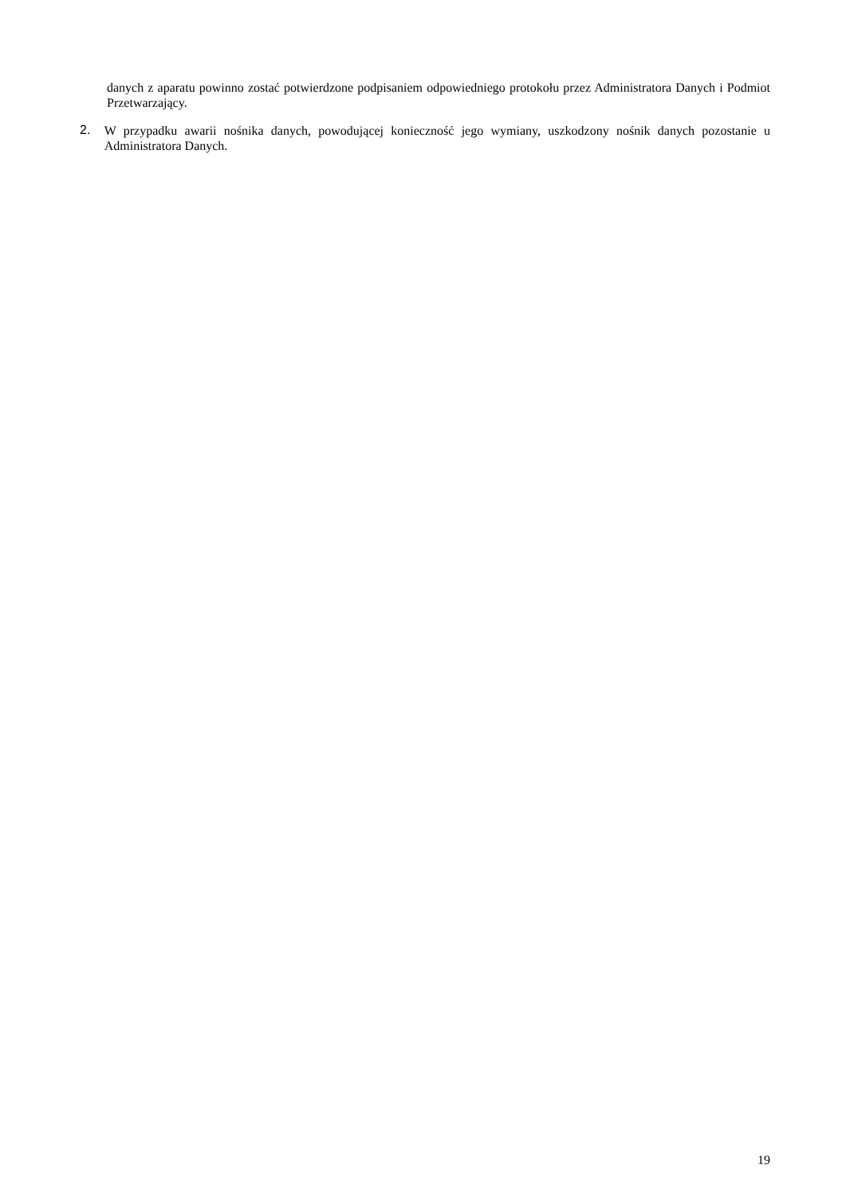danych z aparatu powinno zostać potwierdzone podpisaniem odpowiedniego protokołu przez Administratora Danych i Podmiot Przetwarzający.
2.
W przypadku awarii nośnika danych, powodującej konieczność jego wymiany, uszkodzony nośnik danych pozostanie u Administratora Danych.
19